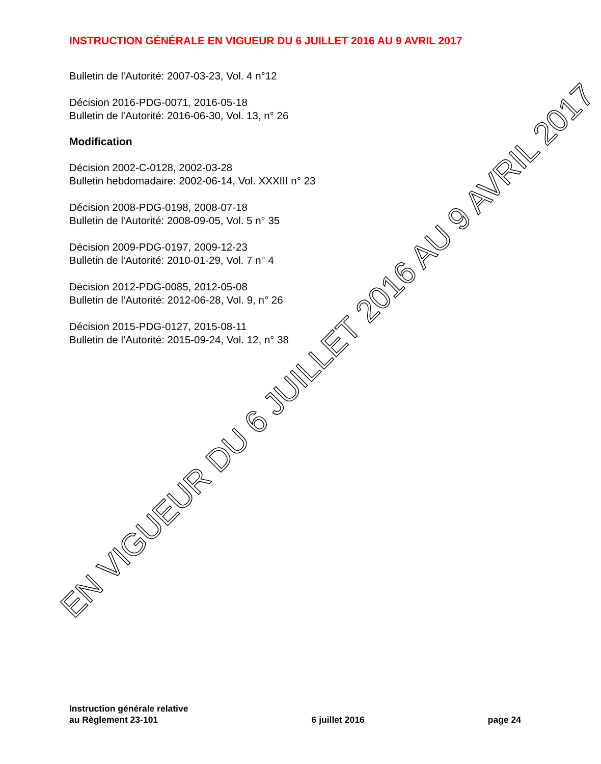INSTRUCTION GÉNÉRALE EN VIGUEUR DU 6 JUILLET 2016 AU 9 AVRIL 2017
Bulletin de l'Autorité: 2007-03-23, Vol. 4 n°12
Décision 2016-PDG-0071, 2016-05-18
Bulletin de l'Autorité: 2016-06-30, Vol. 13, n° 26
Modification
Décision 2002-C-0128, 2002-03-28
Bulletin hebdomadaire: 2002-06-14, Vol. XXXIII n° 23
Décision 2008-PDG-0198, 2008-07-18
Bulletin de l'Autorité: 2008-09-05, Vol. 5 n° 35
Décision 2009-PDG-0197, 2009-12-23
Bulletin de l'Autorité: 2010-01-29, Vol. 7 n° 4
Décision 2012-PDG-0085, 2012-05-08
Bulletin de l’Autorité: 2012-06-28, Vol. 9, n° 26
Décision 2015-PDG-0127, 2015-08-11
Bulletin de l’Autorité: 2015-09-24, Vol. 12, n° 38
EN VIGUEUR DU 6 JUILLET 2016 AU 9 AVRIL 2017
Instruction générale relative
au Règlement 23-101
6 juillet 2016
page 24